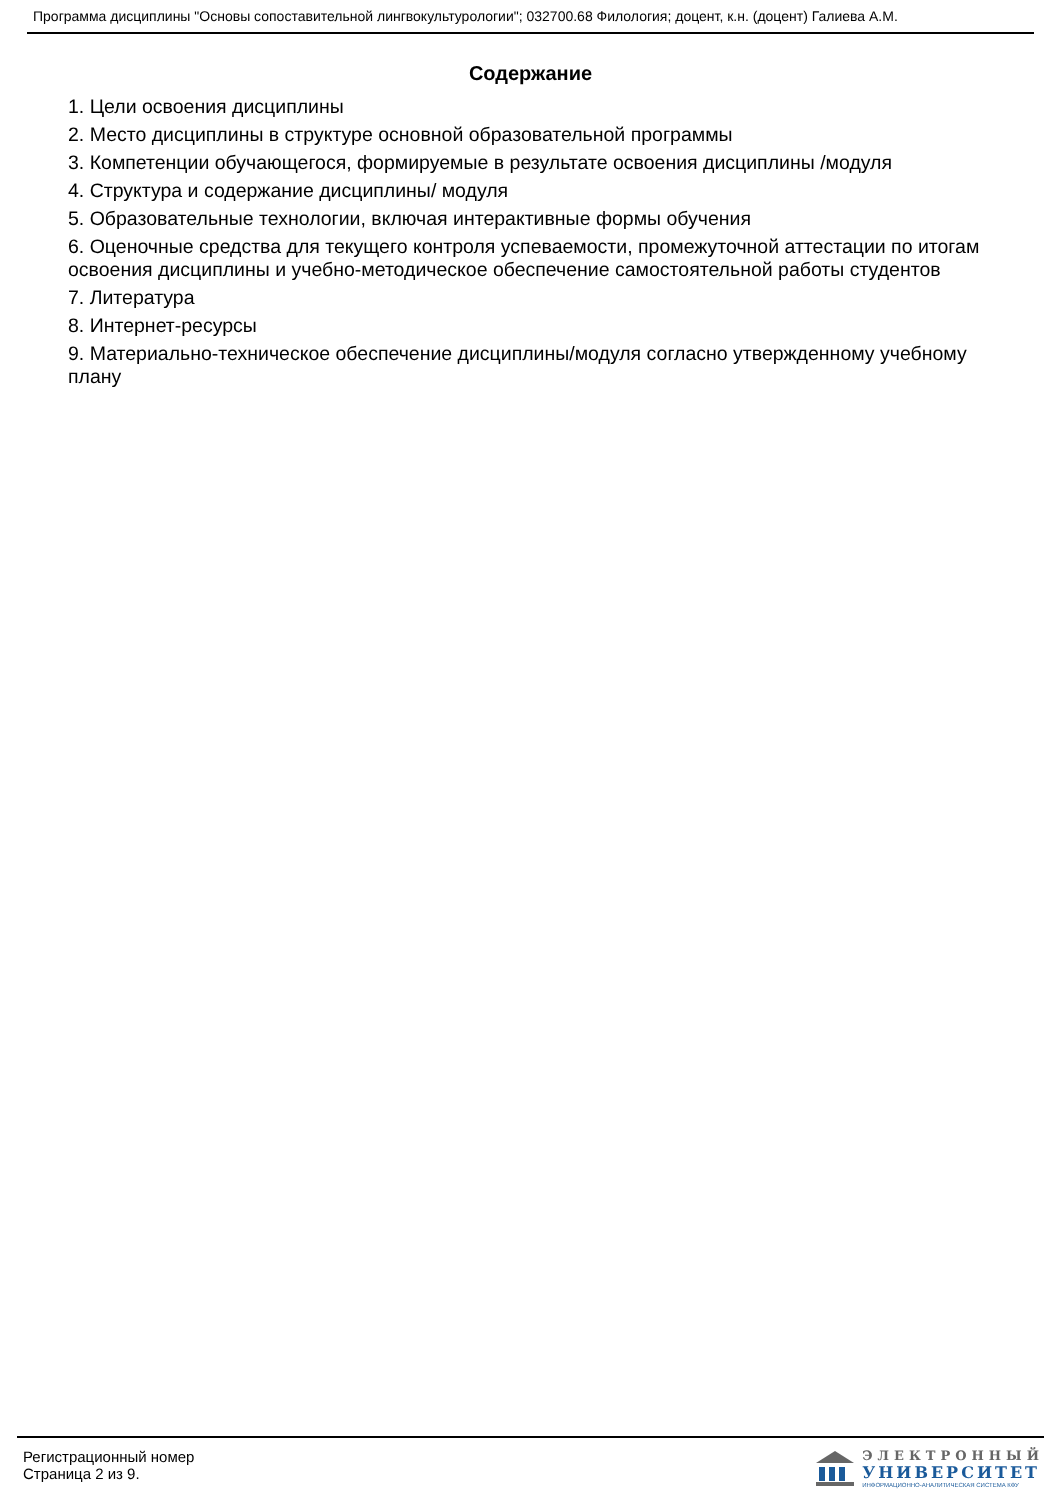Программа дисциплины "Основы сопоставительной лингвокультурологии"; 032700.68 Филология; доцент, к.н. (доцент) Галиева А.М.
Содержание
1. Цели освоения дисциплины
2. Место дисциплины в структуре основной образовательной программы
3. Компетенции обучающегося, формируемые в результате освоения дисциплины /модуля
4. Структура и содержание дисциплины/ модуля
5. Образовательные технологии, включая интерактивные формы обучения
6. Оценочные средства для текущего контроля успеваемости, промежуточной аттестации по итогам освоения дисциплины и учебно-методическое обеспечение самостоятельной работы студентов
7. Литература
8. Интернет-ресурсы
9. Материально-техническое обеспечение дисциплины/модуля согласно утвержденному учебному плану
Регистрационный номер
Страница 2 из 9.
ЭЛЕКТРОННЫЙ
УНИВЕРСИТЕТ
ИНФОРМАЦИОННО-АНАЛИТИЧЕСКАЯ СИСТЕМА КФУ